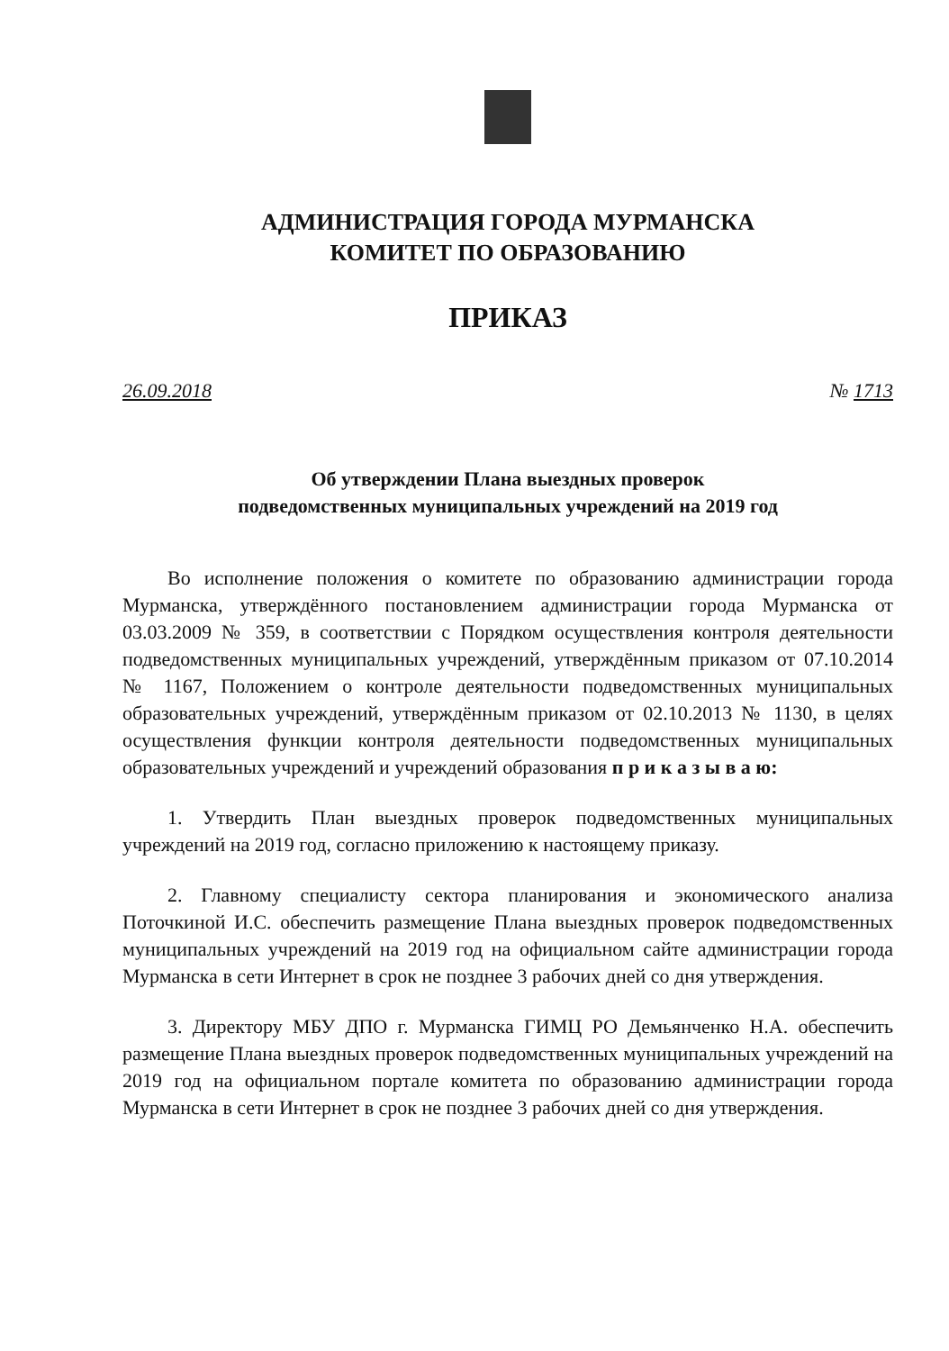АДМИНИСТРАЦИЯ ГОРОДА МУРМАНСКА
КОМИТЕТ ПО ОБРАЗОВАНИЮ
ПРИКАЗ
26.09.2018 № 1713
Об утверждении Плана выездных проверок
подведомственных муниципальных учреждений на 2019 год
Во исполнение положения о комитете по образованию администрации города Мурманска, утверждённого постановлением администрации города Мурманска от 03.03.2009 № 359, в соответствии с Порядком осуществления контроля деятельности подведомственных муниципальных учреждений, утверждённым приказом от 07.10.2014 № 1167, Положением о контроле деятельности подведомственных муниципальных образовательных учреждений, утверждённым приказом от 02.10.2013 № 1130, в целях осуществления функции контроля деятельности подведомственных муниципальных образовательных учреждений и учреждений образования п р и к а з ы в а ю:
1. Утвердить План выездных проверок подведомственных муниципальных учреждений на 2019 год, согласно приложению к настоящему приказу.
2. Главному специалисту сектора планирования и экономического анализа Поточкиной И.С. обеспечить размещение Плана выездных проверок подведомственных муниципальных учреждений на 2019 год на официальном сайте администрации города Мурманска в сети Интернет в срок не позднее 3 рабочих дней со дня утверждения.
3. Директору МБУ ДПО г. Мурманска ГИМЦ РО Демьянченко Н.А. обеспечить размещение Плана выездных проверок подведомственных муниципальных учреждений на 2019 год на официальном портале комитета по образованию администрации города Мурманска в сети Интернет в срок не позднее 3 рабочих дней со дня утверждения.